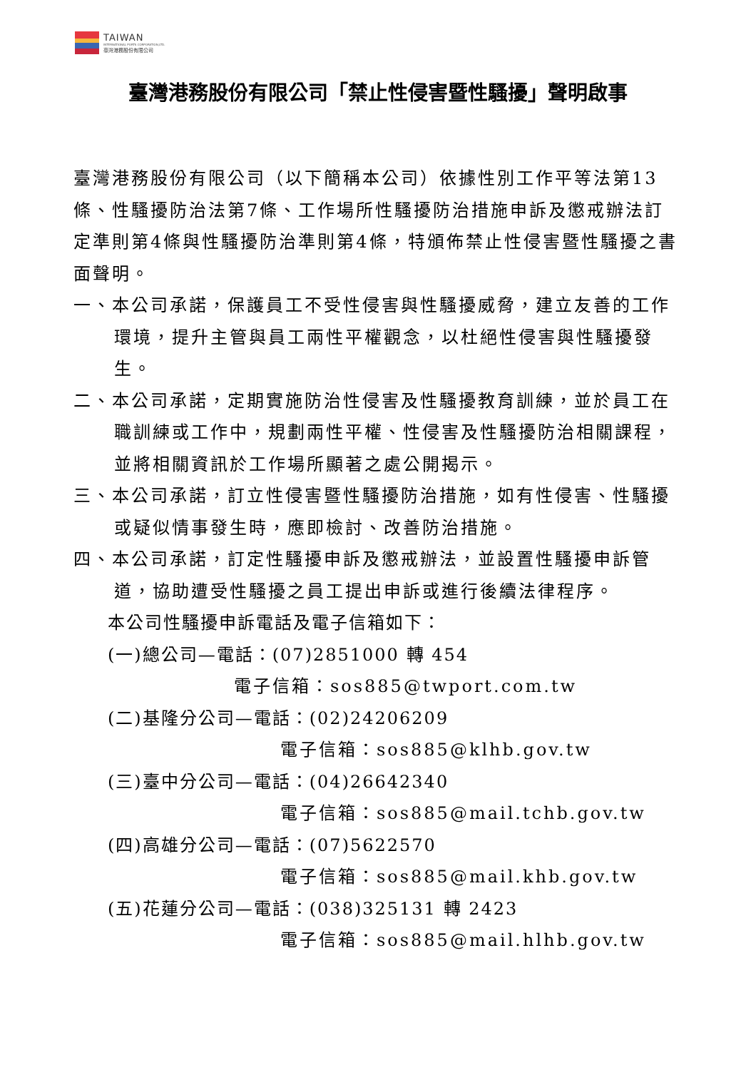TAIWAN
INTERNATIONAL PORTS CORPORATION,LTD.
臺灣港務股份有限公司
臺灣港務股份有限公司「禁止性侵害暨性騷擾」聲明啟事
臺灣港務股份有限公司（以下簡稱本公司）依據性別工作平等法第13條、性騷擾防治法第7條、工作場所性騷擾防治措施申訴及懲戒辦法訂定準則第4條與性騷擾防治準則第4條，特頒佈禁止性侵害暨性騷擾之書面聲明。
一、本公司承諾，保護員工不受性侵害與性騷擾威脅，建立友善的工作環境，提升主管與員工兩性平權觀念，以杜絕性侵害與性騷擾發生。
二、本公司承諾，定期實施防治性侵害及性騷擾教育訓練，並於員工在職訓練或工作中，規劃兩性平權、性侵害及性騷擾防治相關課程，並將相關資訊於工作場所顯著之處公開揭示。
三、本公司承諾，訂立性侵害暨性騷擾防治措施，如有性侵害、性騷擾或疑似情事發生時，應即檢討、改善防治措施。
四、本公司承諾，訂定性騷擾申訴及懲戒辦法，並設置性騷擾申訴管道，協助遭受性騷擾之員工提出申訴或進行後續法律程序。
本公司性騷擾申訴電話及電子信箱如下：
(一)總公司—電話：(07)2851000 轉 454
電子信箱：sos885@twport.com.tw
(二)基隆分公司—電話：(02)24206209
電子信箱：sos885@klhb.gov.tw
(三)臺中分公司—電話：(04)26642340
電子信箱：sos885@mail.tchb.gov.tw
(四)高雄分公司—電話：(07)5622570
電子信箱：sos885@mail.khb.gov.tw
(五)花蓮分公司—電話：(038)325131 轉 2423
電子信箱：sos885@mail.hlhb.gov.tw